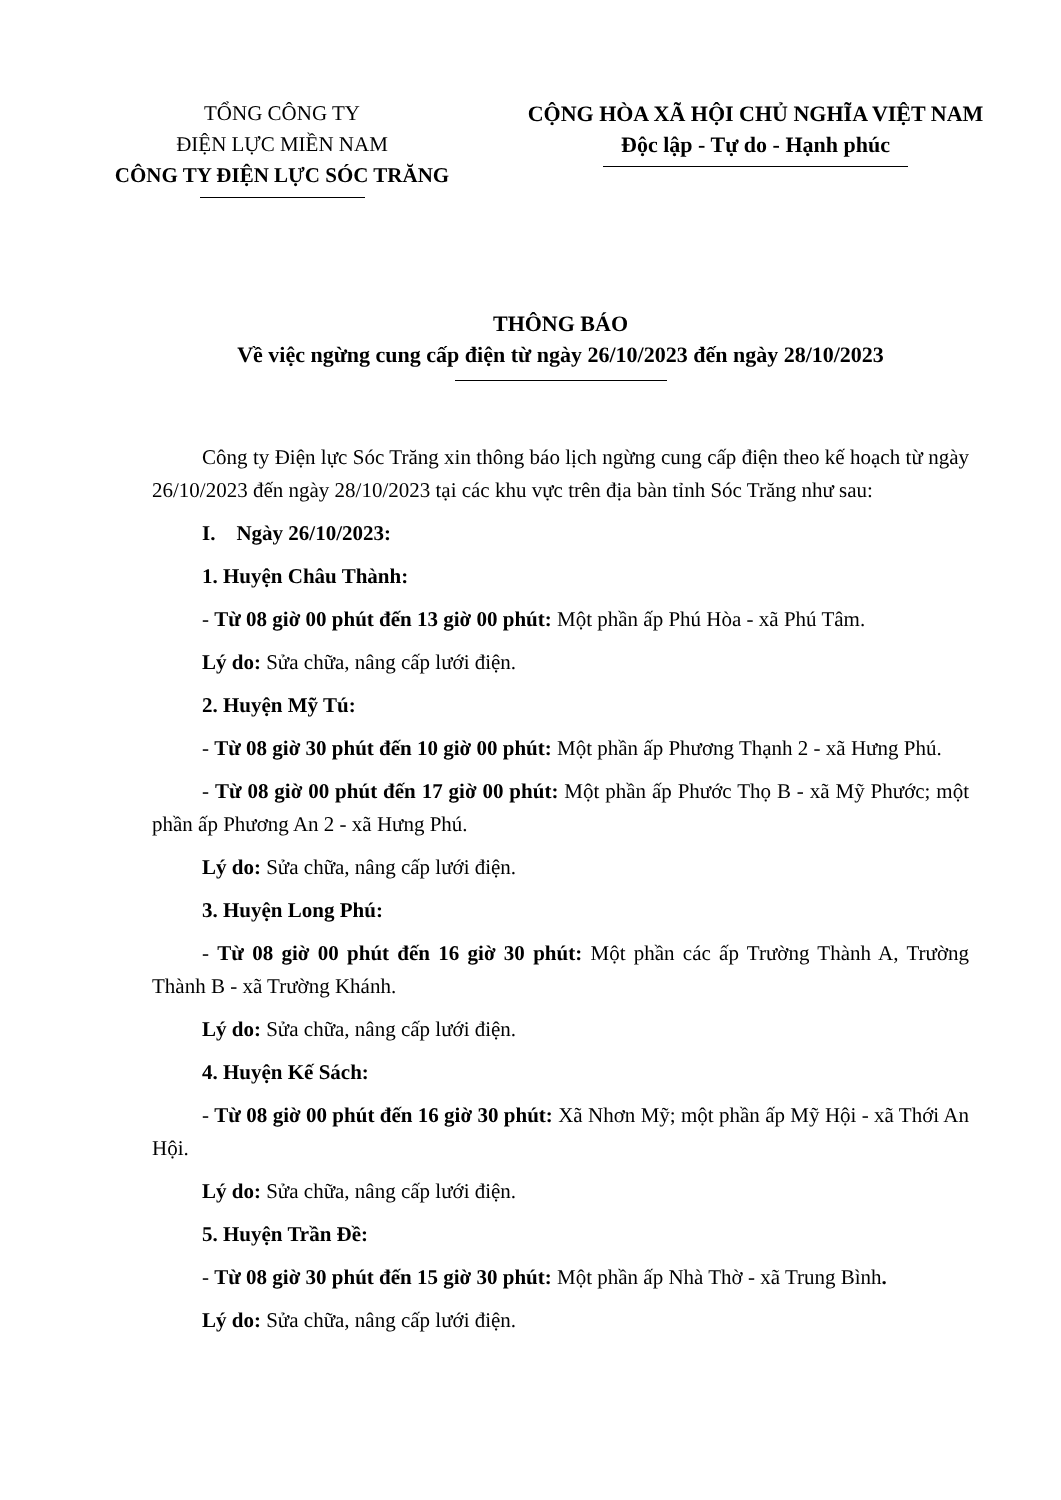TỔNG CÔNG TY
ĐIỆN LỰC MIỀN NAM
CÔNG TY ĐIỆN LỰC SÓC TRĂNG
CỘNG HÒA XÃ HỘI CHỦ NGHĨA VIỆT NAM
Độc lập - Tự do - Hạnh phúc
THÔNG BÁO
Về việc ngừng cung cấp điện từ ngày 26/10/2023 đến ngày 28/10/2023
Công ty Điện lực Sóc Trăng xin thông báo lịch ngừng cung cấp điện theo kế hoạch từ ngày 26/10/2023 đến ngày 28/10/2023 tại các khu vực trên địa bàn tỉnh Sóc Trăng như sau:
I. Ngày 26/10/2023:
1. Huyện Châu Thành:
- Từ 08 giờ 00 phút đến 13 giờ 00 phút: Một phần ấp Phú Hòa - xã Phú Tâm.
Lý do: Sửa chữa, nâng cấp lưới điện.
2. Huyện Mỹ Tú:
- Từ 08 giờ 30 phút đến 10 giờ 00 phút: Một phần ấp Phương Thạnh 2 - xã Hưng Phú.
- Từ 08 giờ 00 phút đến 17 giờ 00 phút: Một phần ấp Phước Thọ B - xã Mỹ Phước; một phần ấp Phương An 2 - xã Hưng Phú.
Lý do: Sửa chữa, nâng cấp lưới điện.
3. Huyện Long Phú:
- Từ 08 giờ 00 phút đến 16 giờ 30 phút: Một phần các ấp Trường Thành A, Trường Thành B - xã Trường Khánh.
Lý do: Sửa chữa, nâng cấp lưới điện.
4. Huyện Kế Sách:
- Từ 08 giờ 00 phút đến 16 giờ 30 phút: Xã Nhơn Mỹ; một phần ấp Mỹ Hội - xã Thới An Hội.
Lý do: Sửa chữa, nâng cấp lưới điện.
5. Huyện Trần Đề:
- Từ 08 giờ 30 phút đến 15 giờ 30 phút: Một phần ấp Nhà Thờ - xã Trung Bình.
Lý do: Sửa chữa, nâng cấp lưới điện.